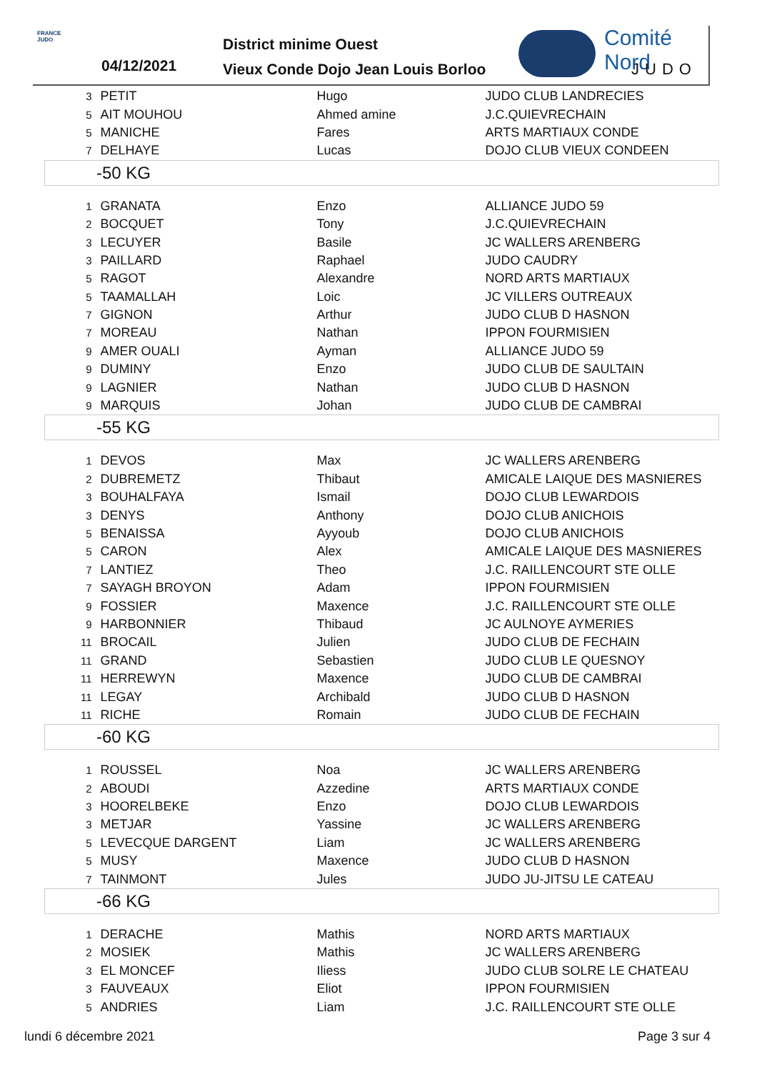FRANCE JUDO
04/12/2021
District minime Ouest
Vieux Conde Dojo Jean Louis Borloo
Comité Nord
JUDO
| 3 | PETIT | Hugo | JUDO CLUB LANDRECIES |
| 5 | AIT MOUHOU | Ahmed amine | J.C.QUIEVRECHAIN |
| 5 | MANICHE | Fares | ARTS MARTIAUX CONDE |
| 7 | DELHAYE | Lucas | DOJO CLUB VIEUX CONDEEN |
| -50 KG | | | |
| 1 | GRANATA | Enzo | ALLIANCE JUDO 59 |
| 2 | BOCQUET | Tony | J.C.QUIEVRECHAIN |
| 3 | LECUYER | Basile | JC WALLERS ARENBERG |
| 3 | PAILLARD | Raphael | JUDO CAUDRY |
| 5 | RAGOT | Alexandre | NORD ARTS MARTIAUX |
| 5 | TAAMALLAH | Loic | JC VILLERS OUTREAUX |
| 7 | GIGNON | Arthur | JUDO CLUB D HASNON |
| 7 | MOREAU | Nathan | IPPON FOURMISIEN |
| 9 | AMER OUALI | Ayman | ALLIANCE JUDO 59 |
| 9 | DUMINY | Enzo | JUDO CLUB DE SAULTAIN |
| 9 | LAGNIER | Nathan | JUDO CLUB D HASNON |
| 9 | MARQUIS | Johan | JUDO CLUB DE CAMBRAI |
| -55 KG | | | |
| 1 | DEVOS | Max | JC WALLERS ARENBERG |
| 2 | DUBREMETZ | Thibaut | AMICALE LAIQUE DES MASNIERES |
| 3 | BOUHALFAYA | Ismail | DOJO CLUB LEWARDOIS |
| 3 | DENYS | Anthony | DOJO CLUB ANICHOIS |
| 5 | BENAISSA | Ayyoub | DOJO CLUB ANICHOIS |
| 5 | CARON | Alex | AMICALE LAIQUE DES MASNIERES |
| 7 | LANTIEZ | Theo | J.C. RAILLENCOURT STE OLLE |
| 7 | SAYAGH BROYON | Adam | IPPON FOURMISIEN |
| 9 | FOSSIER | Maxence | J.C. RAILLENCOURT STE OLLE |
| 9 | HARBONNIER | Thibaud | JC AULNOYE AYMERIES |
| 11 | BROCAIL | Julien | JUDO CLUB DE FECHAIN |
| 11 | GRAND | Sebastien | JUDO CLUB LE QUESNOY |
| 11 | HERREWYN | Maxence | JUDO CLUB DE CAMBRAI |
| 11 | LEGAY | Archibald | JUDO CLUB D HASNON |
| 11 | RICHE | Romain | JUDO CLUB DE FECHAIN |
| -60 KG | | | |
| 1 | ROUSSEL | Noa | JC WALLERS ARENBERG |
| 2 | ABOUDI | Azzedine | ARTS MARTIAUX CONDE |
| 3 | HOORELBEKE | Enzo | DOJO CLUB LEWARDOIS |
| 3 | METJAR | Yassine | JC WALLERS ARENBERG |
| 5 | LEVECQUE DARGENT | Liam | JC WALLERS ARENBERG |
| 5 | MUSY | Maxence | JUDO CLUB D HASNON |
| 7 | TAINMONT | Jules | JUDO JU-JITSU LE CATEAU |
| -66 KG | | | |
| 1 | DERACHE | Mathis | NORD ARTS MARTIAUX |
| 2 | MOSIEK | Mathis | JC WALLERS ARENBERG |
| 3 | EL MONCEF | Iliess | JUDO CLUB SOLRE LE CHATEAU |
| 3 | FAUVEAUX | Eliot | IPPON FOURMISIEN |
| 5 | ANDRIES | Liam | J.C. RAILLENCOURT STE OLLE |
lundi 6 décembre 2021 Page 3 sur 4